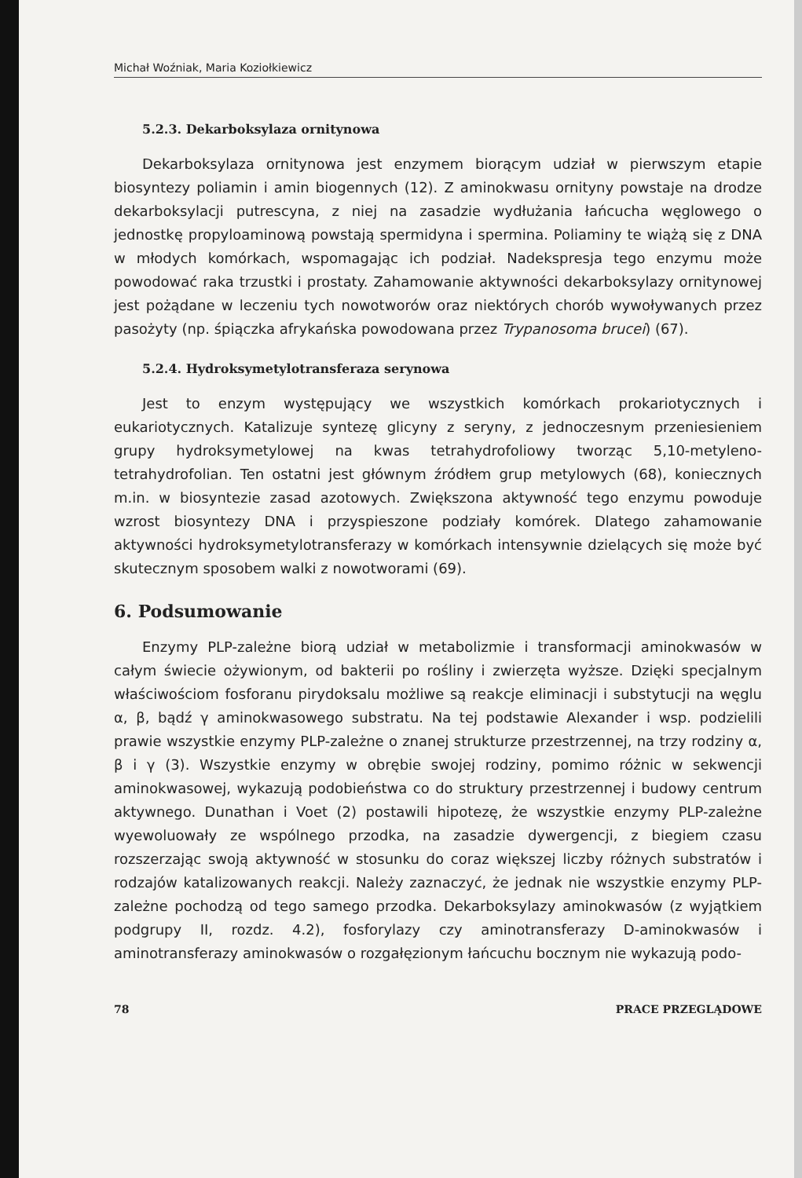Michał Woźniak, Maria Koziołkiewicz
5.2.3. Dekarboksylaza ornitynowa
Dekarboksylaza ornitynowa jest enzymem biorącym udział w pierwszym etapie biosyntezy poliamin i amin biogennych (12). Z aminokwasu ornityny powstaje na drodze dekarboksylacji putrescyna, z niej na zasadzie wydłużania łańcucha węglowego o jednostkę propyloaminową powstają spermidyna i spermina. Poliaminy te wiążą się z DNA w młodych komórkach, wspomagając ich podział. Nadekspresja tego enzymu może powodować raka trzustki i prostaty. Zahamowanie aktywności dekarboksylazy ornitynowej jest pożądane w leczeniu tych nowotworów oraz niektórych chorób wywoływanych przez pasożyty (np. śpiączka afrykańska powodowana przez Trypanosoma brucei) (67).
5.2.4. Hydroksymetylotransferaza serynowa
Jest to enzym występujący we wszystkich komórkach prokariotycznych i eukariotycznych. Katalizuje syntezę glicyny z seryny, z jednoczesnym przeniesieniem grupy hydroksymetylowej na kwas tetrahydrofoliowy tworząc 5,10-metyleno-tetrahydrofolian. Ten ostatni jest głównym źródłem grup metylowych (68), koniecznych m.in. w biosyntezie zasad azotowych. Zwiększona aktywność tego enzymu powoduje wzrost biosyntezy DNA i przyspieszone podziały komórek. Dlatego zahamowanie aktywności hydroksymetylotransferazy w komórkach intensywnie dzielących się może być skutecznym sposobem walki z nowotworami (69).
6. Podsumowanie
Enzymy PLP-zależne biorą udział w metabolizmie i transformacji aminokwasów w całym świecie ożywionym, od bakterii po rośliny i zwierzęta wyższe. Dzięki specjalnym właściwościom fosforanu pirydoksalu możliwe są reakcje eliminacji i substytucji na węglu α, β, bądź γ aminokwasowego substratu. Na tej podstawie Alexander i wsp. podzielili prawie wszystkie enzymy PLP-zależne o znanej strukturze przestrzennej, na trzy rodziny α, β i γ (3). Wszystkie enzymy w obrębie swojej rodziny, pomimo różnic w sekwencji aminokwasowej, wykazują podobieństwa co do struktury przestrzennej i budowy centrum aktywnego. Dunathan i Voet (2) postawili hipotezę, że wszystkie enzymy PLP-zależne wyewoluowały ze wspólnego przodka, na zasadzie dywergencji, z biegiem czasu rozszerzając swoją aktywność w stosunku do coraz większej liczby różnych substratów i rodzajów katalizowanych reakcji. Należy zaznaczyć, że jednak nie wszystkie enzymy PLP-zależne pochodzą od tego samego przodka. Dekarboksylazy aminokwasów (z wyjątkiem podgrupy II, rozdz. 4.2), fosforylazy czy aminotransferazy D-aminokwasów i aminotransferazy aminokwasów o rozgałęzionym łańcuchu bocznym nie wykazują podo-
78 PRACE PRZEGLĄDOWE